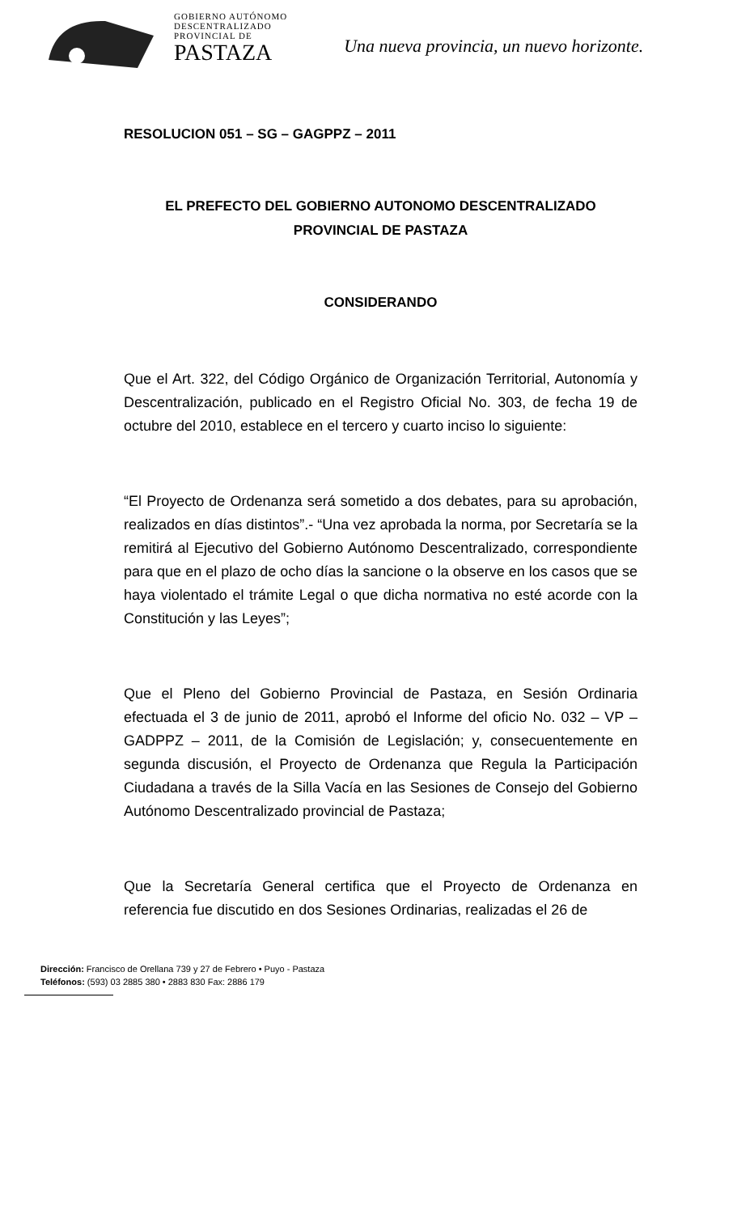GOBIERNO AUTÓNOMO
DESCENTRALIZADO
PROVINCIAL DE
PASTAZA
Una nueva provincia, un nuevo horizonte.
RESOLUCION 051 – SG – GAGPPZ – 2011
EL PREFECTO DEL GOBIERNO AUTONOMO DESCENTRALIZADO
PROVINCIAL DE PASTAZA
CONSIDERANDO
Que el Art. 322, del Código Orgánico de Organización Territorial, Autonomía y Descentralización, publicado en el Registro Oficial No. 303, de fecha 19 de octubre del 2010, establece en el tercero y cuarto inciso lo siguiente:
“El Proyecto de Ordenanza será sometido a dos debates, para su aprobación, realizados en días distintos”.- “Una vez aprobada la norma, por Secretaría se la remitirá al Ejecutivo del Gobierno Autónomo Descentralizado, correspondiente para que en el plazo de ocho días la sancione o la observe en los casos que se haya violentado el trámite Legal o que dicha normativa no esté acorde con la Constitución y las Leyes”;
Que el Pleno del Gobierno Provincial de Pastaza, en Sesión Ordinaria efectuada el 3 de junio de 2011, aprobó el Informe del oficio No. 032 – VP – GADPPZ – 2011, de la Comisión de Legislación; y, consecuentemente en segunda discusión, el Proyecto de Ordenanza que Regula la Participación Ciudadana a través de la Silla Vacía en las Sesiones de Consejo del Gobierno Autónomo Descentralizado provincial de Pastaza;
Que la Secretaría General certifica que el Proyecto de Ordenanza en referencia fue discutido en dos Sesiones Ordinarias, realizadas el 26 de
Dirección: Francisco de Orellana 739 y 27 de Febrero • Puyo - Pastaza
Teléfonos: (593) 03 2885 380 • 2883 830 Fax: 2886 179